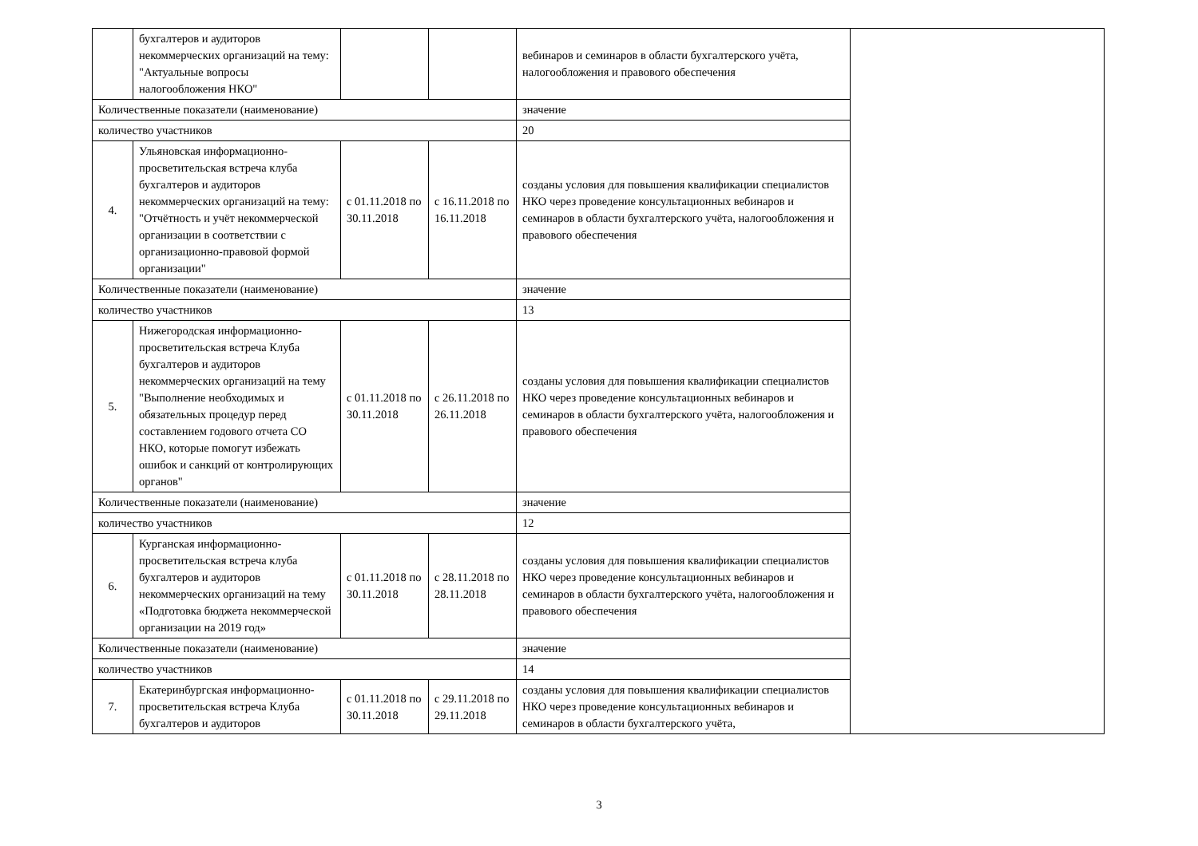| | бухгалтеров и аудиторов некоммерческих организаций на тему: "Актуальные вопросы налогообложения НКО" | | | вебинаров и семинаров в области бухгалтерского учёта, налогообложения и правового обеспечения | |
| Количественные показатели (наименование) | | | | значение | |
| количество участников | | | | 20 | |
| 4. | Ульяновская информационно-просветительская встреча клуба бухгалтеров и аудиторов некоммерческих организаций на тему: "Отчётность и учёт некоммерческой организации в соответствии с организационно-правовой формой организации" | с 01.11.2018 по 30.11.2018 | с 16.11.2018 по 16.11.2018 | созданы условия для повышения квалификации специалистов НКО через проведение консультационных вебинаров и семинаров в области бухгалтерского учёта, налогообложения и правового обеспечения | |
| Количественные показатели (наименование) | | | | значение | |
| количество участников | | | | 13 | |
| 5. | Нижегородская информационно-просветительская встреча Клуба бухгалтеров и аудиторов некоммерческих организаций на тему "Выполнение необходимых и обязательных процедур перед составлением годового отчета СО НКО, которые помогут избежать ошибок и санкций от контролирующих органов" | с 01.11.2018 по 30.11.2018 | с 26.11.2018 по 26.11.2018 | созданы условия для повышения квалификации специалистов НКО через проведение консультационных вебинаров и семинаров в области бухгалтерского учёта, налогообложения и правового обеспечения | |
| Количественные показатели (наименование) | | | | значение | |
| количество участников | | | | 12 | |
| 6. | Курганская информационно-просветительская встреча клуба бухгалтеров и аудиторов некоммерческих организаций на тему «Подготовка бюджета некоммерческой организации на 2019 год» | с 01.11.2018 по 30.11.2018 | с 28.11.2018 по 28.11.2018 | созданы условия для повышения квалификации специалистов НКО через проведение консультационных вебинаров и семинаров в области бухгалтерского учёта, налогообложения и правового обеспечения | |
| Количественные показатели (наименование) | | | | значение | |
| количество участников | | | | 14 | |
| 7. | Екатеринбургская информационно-просветительская встреча Клуба бухгалтеров и аудиторов | с 01.11.2018 по 30.11.2018 | с 29.11.2018 по 29.11.2018 | созданы условия для повышения квалификации специалистов НКО через проведение консультационных вебинаров и семинаров в области бухгалтерского учёта, | |
3